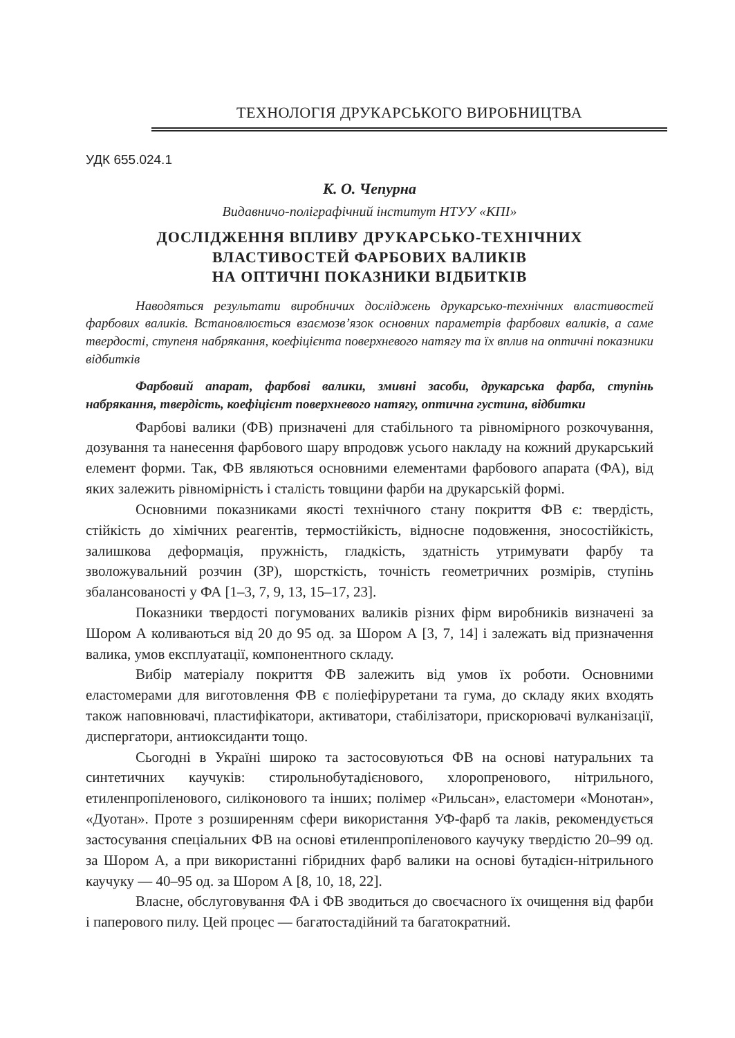ТЕХНОЛОГІЯ ДРУКАРСЬКОГО ВИРОБНИЦТВА
УДК 655.024.1
К. О. Чепурна
Видавничо-поліграфічний інститут НТУУ «КПІ»
ДОСЛІДЖЕННЯ ВПЛИВУ ДРУКАРСЬКО-ТЕХНІЧНИХ
ВЛАСТИВОСТЕЙ ФАРБОВИХ ВАЛИКІВ
НА ОПТИЧНІ ПОКАЗНИКИ ВІДБИТКІВ
Наводяться результати виробничих досліджень друкарсько-технічних властивостей фарбових валиків. Встановлюється взаємозв’язок основних параметрів фарбових валиків, а саме твердості, ступеня набрякання, коефіцієнта поверхневого натягу та їх вплив на оптичні показники відбитків
Фарбовий апарат, фарбові валики, змивні засоби, друкарська фарба, ступінь набрякання, твердість, коефіцієнт поверхневого натягу, оптична густина, відбитки
Фарбові валики (ФВ) призначені для стабільного та рівномірного розкочування, дозування та нанесення фарбового шару впродовж усього накладу на кожний друкарський елемент форми. Так, ФВ являються основними елементами фарбового апарата (ФА), від яких залежить рівномірність і сталість товщини фарби на друкарській формі.
Основними показниками якості технічного стану покриття ФВ є: твердість, стійкість до хімічних реагентів, термостійкість, відносне подовження, зносостійкість, залишкова деформація, пружність, гладкість, здатність утримувати фарбу та зволожувальний розчин (ЗР), шорсткість, точність геометричних розмірів, ступінь збалансованості у ФА [1–3, 7, 9, 13, 15–17, 23].
Показники твердості погумованих валиків різних фірм виробників визначені за Шором А коливаються від 20 до 95 од. за Шором А [3, 7, 14] і залежать від призначення валика, умов експлуатації, компонентного складу.
Вибір матеріалу покриття ФВ залежить від умов їх роботи. Основними еластомерами для виготовлення ФВ є поліефіруретани та гума, до складу яких входять також наповнювачі, пластифікатори, активатори, стабілізатори, прискорювачі вулканізації, диспергатори, антиоксиданти тощо.
Сьогодні в Україні широко та застосовуються ФВ на основі натуральних та синтетичних каучуків: стирольнобутадієнового, хлоропренового, нітрильного, етиленпропіленового, силіконового та інших; полімер «Рильсан», еластомери «Монотан», «Дуотан». Проте з розширенням сфери використання УФ-фарб та лаків, рекомендується застосування спеціальних ФВ на основі етиленпропіленового каучуку твердістю 20–99 од. за Шором А, а при використанні гібридних фарб валики на основі бутадієн-нітрильного каучуку — 40–95 од. за Шором А [8, 10, 18, 22].
Власне, обслуговування ФА і ФВ зводиться до своєчасного їх очищення від фарби і паперового пилу. Цей процес — багатостадійний та багатократний.